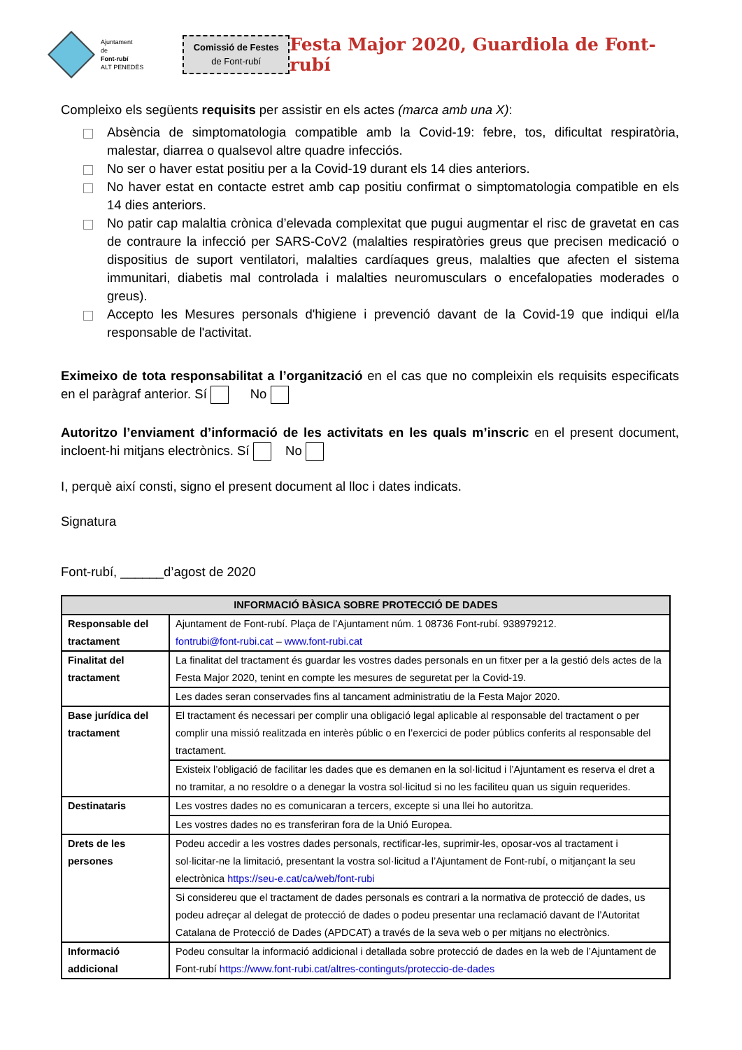Ajuntament
de
Font-rubí
ALT PENEDÈS
Comissió de Festes
de Font-rubí
Festa Major 2020, Guardiola de Font-rubí
Compleixo els següents requisits per assistir en els actes (marca amb una X):
Absència de simptomatologia compatible amb la Covid-19: febre, tos, dificultat respiratòria, malestar, diarrea o qualsevol altre quadre infecciós.
No ser o haver estat positiu per a la Covid-19 durant els 14 dies anteriors.
No haver estat en contacte estret amb cap positiu confirmat o simptomatologia compatible en els 14 dies anteriors.
No patir cap malaltia crònica d’elevada complexitat que pugui augmentar el risc de gravetat en cas de contraure la infecció per SARS-CoV2 (malalties respiratòries greus que precisen medicació o dispositius de suport ventilatori, malalties cardíaques greus, malalties que afecten el sistema immunitari, diabetis mal controlada i malalties neuromusculars o encefalopaties moderades o greus).
Accepto les Mesures personals d'higiene i prevenció davant de la Covid-19 que indiqui el/la responsable de l'activitat.
Eximeixo de tota responsabilitat a l’organització en el cas que no compleixin els requisits especificats en el paràgraf anterior. Sí No
Autoritzo l’enviament d’informació de les activitats en les quals m’inscric en el present document, incloent-hi mitjans electrònics. Sí No
I, perquè així consti, signo el present document al lloc i dates indicats.
Signatura
Font-rubí, ______d’agost de 2020
| INFORMACIÓ BÀSICA SOBRE PROTECCIÓ DE DADES | |
| --- | --- |
| Responsable del tractament | Ajuntament de Font-rubí. Plaça de l’Ajuntament núm. 1 08736 Font-rubí. 938979212. fontrubi@font-rubi.cat – www.font-rubi.cat |
| Finalitat del tractament | La finalitat del tractament és guardar les vostres dades personals en un fitxer per a la gestió dels actes de la Festa Major 2020, tenint en compte les mesures de seguretat per la Covid-19. |
| | Les dades seran conservades fins al tancament administratiu de la Festa Major 2020. |
| Base jurídica del tractament | El tractament és necessari per complir una obligació legal aplicable al responsable del tractament o per complir una missió realitzada en interès públic o en l’exercici de poder públics conferits al responsable del tractament. |
| | Existeix l’obligació de facilitar les dades que es demanen en la sol·licitud i l’Ajuntament es reserva el dret a no tramitar, a no resoldre o a denegar la vostra sol·licitud si no les faciliteu quan us siguin requerides. |
| Destinataris | Les vostres dades no es comunicaran a tercers, excepte si una llei ho autoritza. |
| | Les vostres dades no es transferiran fora de la Unió Europea. |
| Drets de les persones | Podeu accedir a les vostres dades personals, rectificar-les, suprimir-les, oposar-vos al tractament i sol·licitar-ne la limitació, presentant la vostra sol·licitud a l’Ajuntament de Font-rubí, o mitjançant la seu electrònica https://seu-e.cat/ca/web/font-rubi |
| | Si considereu que el tractament de dades personals es contrari a la normativa de protecció de dades, us podeu adreçar al delegat de protecció de dades o podeu presentar una reclamació davant de l’Autoritat Catalana de Protecció de Dades (APDCAT) a través de la seva web o per mitjans no electrònics. |
| Informació addicional | Podeu consultar la informació addicional i detallada sobre protecció de dades en la web de l’Ajuntament de Font-rubí https://www.font-rubi.cat/altres-continguts/proteccio-de-dades |